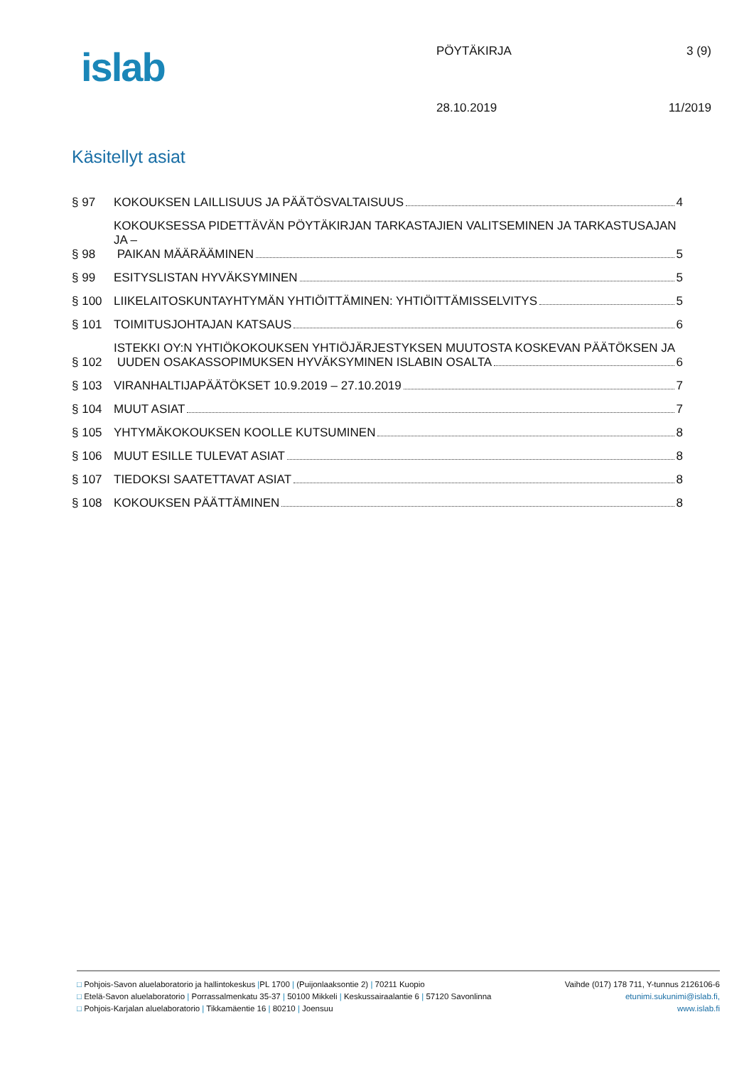islab
PÖYTÄKIRJA 3 (9)
28.10.2019 11/2019
Käsitellyt asiat
§ 97
KOKOUKSEN LAILLISUUS JA PÄÄTÖSVALTAISUUS 4
§ 98
KOKOUKSESSA PIDETTÄVÄN PÖYTÄKIRJAN TARKASTAJIEN VALITSEMINEN JA TARKASTUSAJAN JA –
PAIKAN MÄÄRÄÄMINEN 5
§ 99
ESITYSLISTAN HYVÄKSYMINEN 5
§ 100
LIIKELAITOSKUNTAYHTYMÄN YHTIÖITTÄMINEN: YHTIÖITTÄMISSELVITYS 5
§ 101
TOIMITUSJOHTAJAN KATSAUS 6
§ 102
ISTEKKI OY:N YHTIÖKOKOUKSEN YHTIÖJÄRJESTYKSEN MUUTOSTA KOSKEVAN PÄÄTÖKSEN JA
UUDEN OSAKASSOPIMUKSEN HYVÄKSYMINEN ISLABIN OSALTA 6
§ 103
VIRANHALTIJAPÄÄTÖKSET 10.9.2019 – 27.10.2019 7
§ 104
MUUT ASIAT 7
§ 105
YHTYMÄKOKOUKSEN KOOLLE KUTSUMINEN 8
§ 106
MUUT ESILLE TULEVAT ASIAT 8
§ 107
TIEDOKSI SAATETTAVAT ASIAT 8
§ 108
KOKOUKSEN PÄÄTTÄMINEN 8
□ Pohjois-Savon aluelaboratorio ja hallintokeskus |PL 1700 | (Puijonlaaksontie 2) | 70211 Kuopio Vaihde (017) 178 711, Y-tunnus 2126106-6
□ Etelä-Savon aluelaboratorio | Porrassalmenkatu 35-37 | 50100 Mikkeli | Keskussairaalantie 6 | 57120 Savonlinna etunimi.sukunimi@islab.fi,
□ Pohjois-Karjalan aluelaboratorio | Tikkamäentie 16 | 80210 | Joensuu www.islab.fi